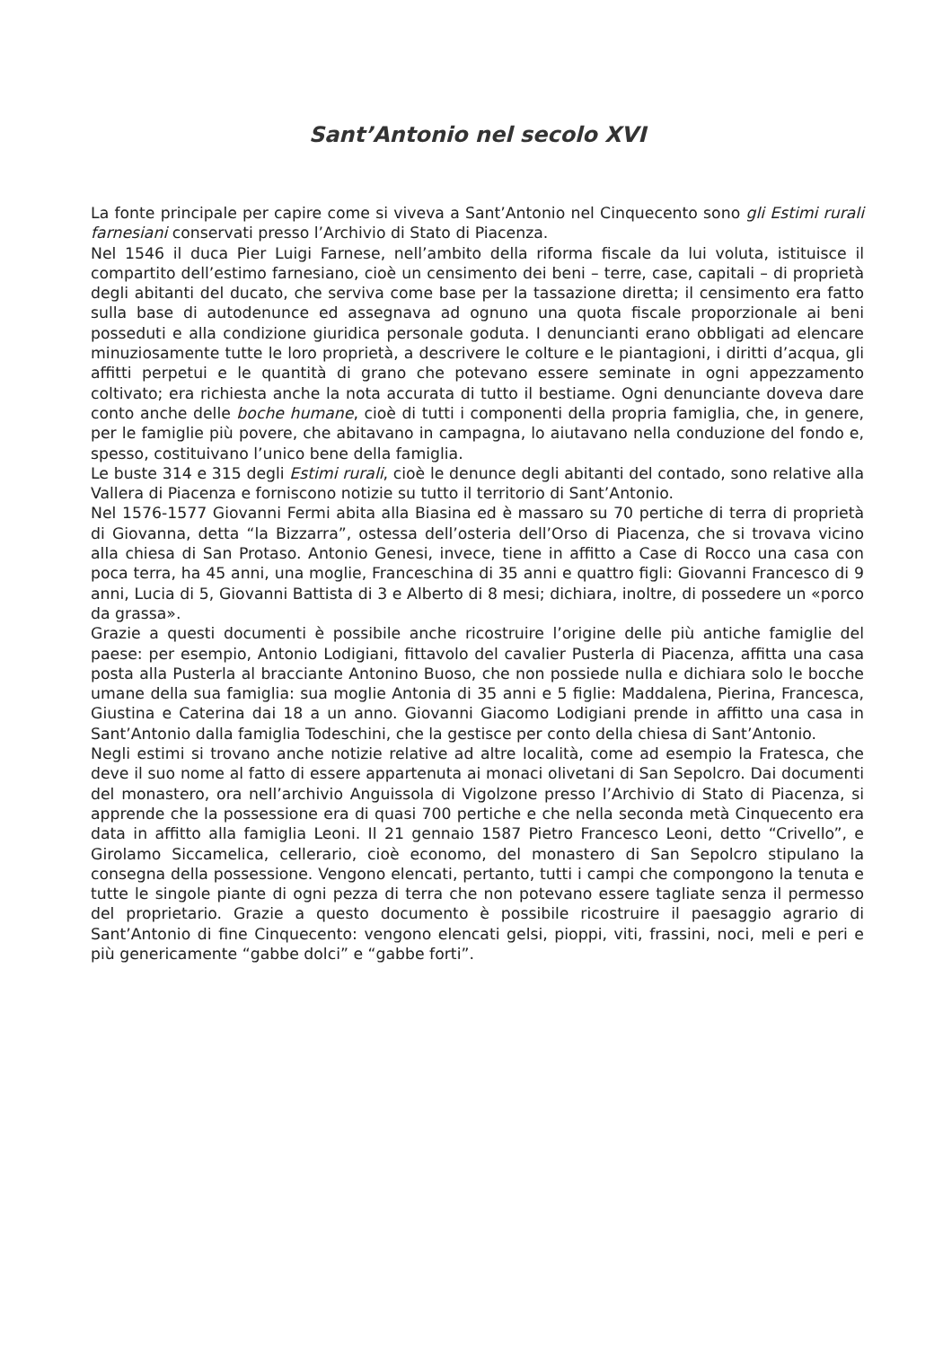Sant’Antonio nel secolo XVI
La fonte principale per capire come si viveva a Sant’Antonio nel Cinquecento sono gli Estimi rurali farnesiani conservati presso l’Archivio di Stato di Piacenza.
Nel 1546 il duca Pier Luigi Farnese, nell’ambito della riforma fiscale da lui voluta, istituisce il compartito dell’estimo farnesiano, cioè un censimento dei beni – terre, case, capitali – di proprietà degli abitanti del ducato, che serviva come base per la tassazione diretta; il censimento era fatto sulla base di autodenunce ed assegnava ad ognuno una quota fiscale proporzionale ai beni posseduti e alla condizione giuridica personale goduta. I denuncianti erano obbligati ad elencare minuziosamente tutte le loro proprietà, a descrivere le colture e le piantagioni, i diritti d’acqua, gli affitti perpetui e le quantità di grano che potevano essere seminate in ogni appezzamento coltivato; era richiesta anche la nota accurata di tutto il bestiame. Ogni denunciante doveva dare conto anche delle boche humane, cioè di tutti i componenti della propria famiglia, che, in genere, per le famiglie più povere, che abitavano in campagna, lo aiutavano nella conduzione del fondo e, spesso, costituivano l’unico bene della famiglia.
Le buste 314 e 315 degli Estimi rurali, cioè le denunce degli abitanti del contado, sono relative alla Vallera di Piacenza e forniscono notizie su tutto il territorio di Sant’Antonio.
Nel 1576-1577 Giovanni Fermi abita alla Biasina ed è massaro su 70 pertiche di terra di proprietà di Giovanna, detta “la Bizzarra”, ostessa dell’osteria dell’Orso di Piacenza, che si trovava vicino alla chiesa di San Protaso. Antonio Genesi, invece, tiene in affitto a Case di Rocco una casa con poca terra, ha 45 anni, una moglie, Franceschina di 35 anni e quattro figli: Giovanni Francesco di 9 anni, Lucia di 5, Giovanni Battista di 3 e Alberto di 8 mesi; dichiara, inoltre, di possedere un «porco da grassa».
Grazie a questi documenti è possibile anche ricostruire l’origine delle più antiche famiglie del paese: per esempio, Antonio Lodigiani, fittavolo del cavalier Pusterla di Piacenza, affitta una casa posta alla Pusterla al bracciante Antonino Buoso, che non possiede nulla e dichiara solo le bocche umane della sua famiglia: sua moglie Antonia di 35 anni e 5 figlie: Maddalena, Pierina, Francesca, Giustina e Caterina dai 18 a un anno. Giovanni Giacomo Lodigiani prende in affitto una casa in Sant’Antonio dalla famiglia Todeschini, che la gestisce per conto della chiesa di Sant’Antonio.
Negli estimi si trovano anche notizie relative ad altre località, come ad esempio la Fratesca, che deve il suo nome al fatto di essere appartenuta ai monaci olivetani di San Sepolcro. Dai documenti del monastero, ora nell’archivio Anguissola di Vigolzone presso l’Archivio di Stato di Piacenza, si apprende che la possessione era di quasi 700 pertiche e che nella seconda metà Cinquecento era data in affitto alla famiglia Leoni. Il 21 gennaio 1587 Pietro Francesco Leoni, detto “Crivello”, e Girolamo Siccamelica, cellerario, cioè economo, del monastero di San Sepolcro stipulano la consegna della possessione. Vengono elencati, pertanto, tutti i campi che compongono la tenuta e tutte le singole piante di ogni pezza di terra che non potevano essere tagliate senza il permesso del proprietario. Grazie a questo documento è possibile ricostruire il paesaggio agrario di Sant’Antonio di fine Cinquecento: vengono elencati gelsi, pioppi, viti, frassini, noci, meli e peri e più genericamente “gabbe dolci” e “gabbe forti”.